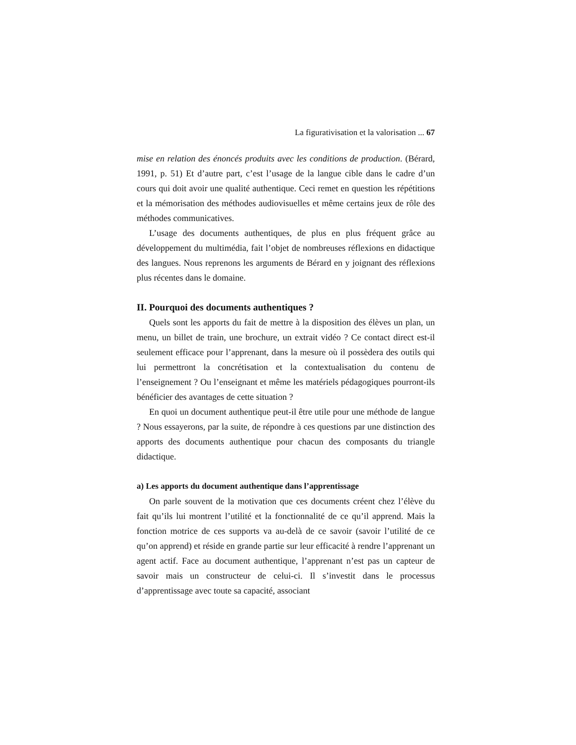La figurativisation et la valorisation ... 67
mise en relation des énoncés produits avec les conditions de production. (Bérard, 1991, p. 51) Et d’autre part, c’est l’usage de la langue cible dans le cadre d’un cours qui doit avoir une qualité authentique. Ceci remet en question les répétitions et la mémorisation des méthodes audiovisuelles et même certains jeux de rôle des méthodes communicatives.
L’usage des documents authentiques, de plus en plus fréquent grâce au développement du multimédia, fait l’objet de nombreuses réflexions en didactique des langues. Nous reprenons les arguments de Bérard en y joignant des réflexions plus récentes dans le domaine.
II. Pourquoi des documents authentiques ?
Quels sont les apports du fait de mettre à la disposition des élèves un plan, un menu, un billet de train, une brochure, un extrait vidéo ? Ce contact direct est-il seulement efficace pour l’apprenant, dans la mesure où il possèdera des outils qui lui permettront la concrétisation et la contextualisation du contenu de l’enseignement ? Ou l’enseignant et même les matériels pédagogiques pourront-ils bénéficier des avantages de cette situation ?
En quoi un document authentique peut-il être utile pour une méthode de langue ? Nous essayerons, par la suite, de répondre à ces questions par une distinction des apports des documents authentique pour chacun des composants du triangle didactique.
a) Les apports du document authentique dans l’apprentissage
On parle souvent de la motivation que ces documents créent chez l’élève du fait qu’ils lui montrent l’utilité et la fonctionnalité de ce qu’il apprend. Mais la fonction motrice de ces supports va au-delà de ce savoir (savoir l’utilité de ce qu’on apprend) et réside en grande partie sur leur efficacité à rendre l’apprenant un agent actif. Face au document authentique, l’apprenant n’est pas un capteur de savoir mais un constructeur de celui-ci. Il s’investit dans le processus d’apprentissage avec toute sa capacité, associant